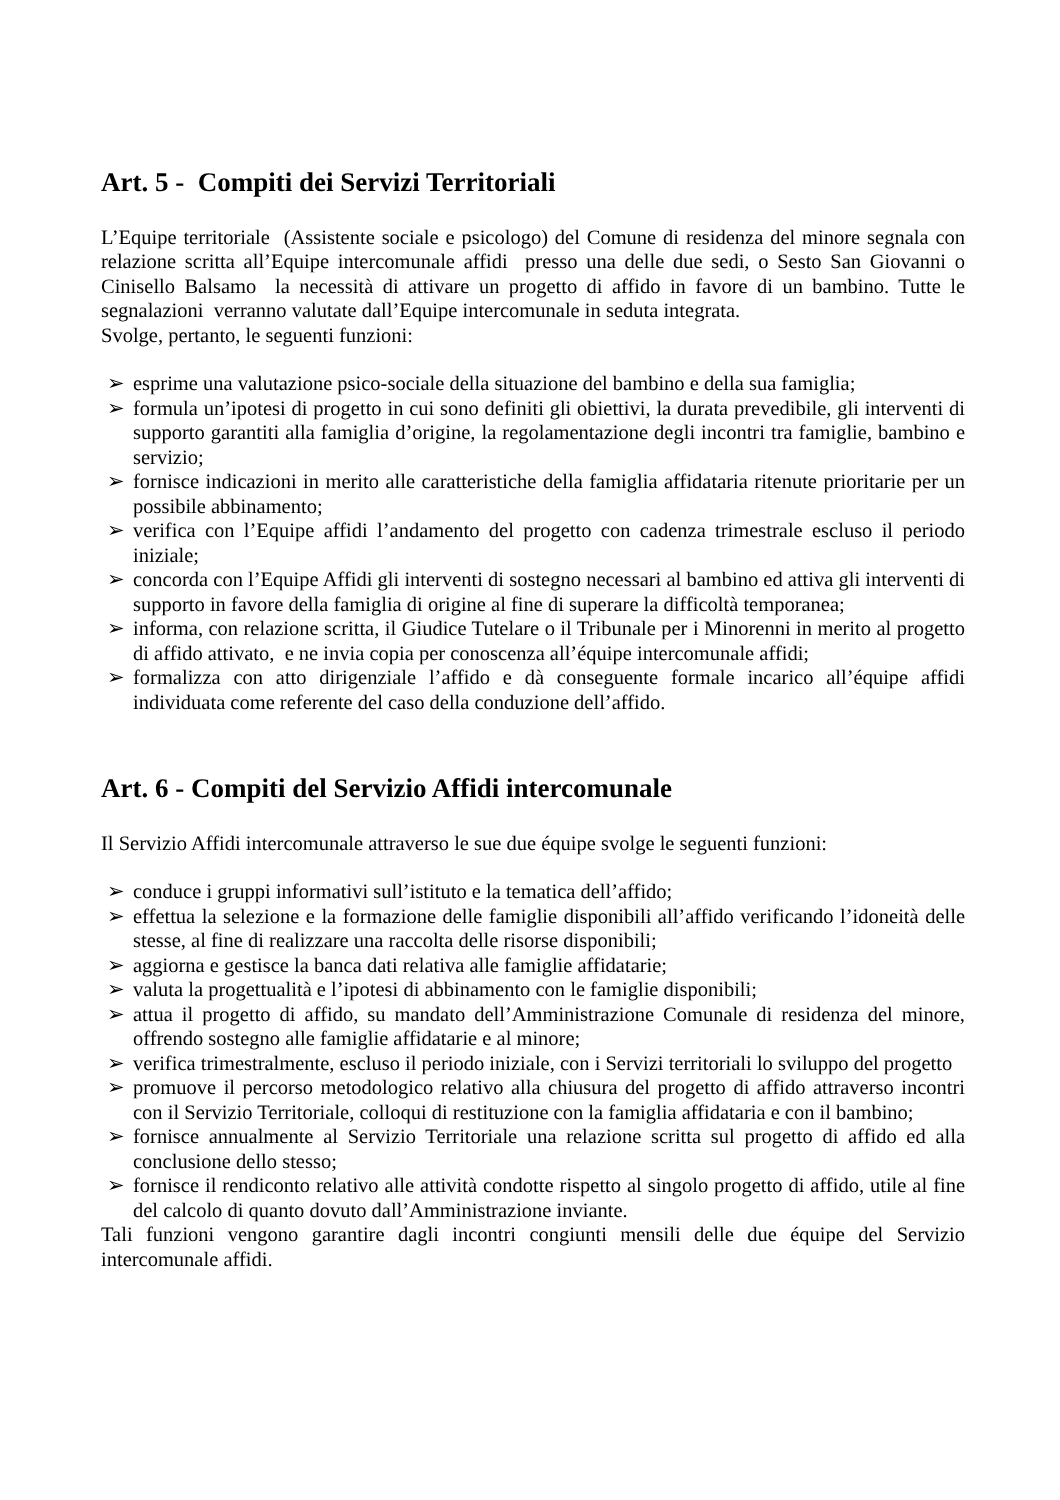Art. 5 - Compiti dei Servizi Territoriali
L’Equipe territoriale (Assistente sociale e psicologo) del Comune di residenza del minore segnala con relazione scritta all’Equipe intercomunale affidi presso una delle due sedi, o Sesto San Giovanni o Cinisello Balsamo la necessità di attivare un progetto di affido in favore di un bambino. Tutte le segnalazioni verranno valutate dall’Equipe intercomunale in seduta integrata.
Svolge, pertanto, le seguenti funzioni:
➢ esprime una valutazione psico-sociale della situazione del bambino e della sua famiglia;
➢ formula un’ipotesi di progetto in cui sono definiti gli obiettivi, la durata prevedibile, gli interventi di supporto garantiti alla famiglia d’origine, la regolamentazione degli incontri tra famiglie, bambino e servizio;
➢ fornisce indicazioni in merito alle caratteristiche della famiglia affidataria ritenute prioritarie per un possibile abbinamento;
➢ verifica con l’Equipe affidi l’andamento del progetto con cadenza trimestrale escluso il periodo iniziale;
➢ concorda con l’Equipe Affidi gli interventi di sostegno necessari al bambino ed attiva gli interventi di supporto in favore della famiglia di origine al fine di superare la difficoltà temporanea;
➢ informa, con relazione scritta, il Giudice Tutelare o il Tribunale per i Minorenni in merito al progetto di affido attivato, e ne invia copia per conoscenza all’équipe intercomunale affidi;
➢ formalizza con atto dirigenziale l’affido e dà conseguente formale incarico all’équipe affidi individuata come referente del caso della conduzione dell’affido.
Art. 6 - Compiti del Servizio Affidi intercomunale
Il Servizio Affidi intercomunale attraverso le sue due équipe svolge le seguenti funzioni:
➢ conduce i gruppi informativi sull’istituto e la tematica dell’affido;
➢ effettua la selezione e la formazione delle famiglie disponibili all’affido verificando l’idoneità delle stesse, al fine di realizzare una raccolta delle risorse disponibili;
➢ aggiorna e gestisce la banca dati relativa alle famiglie affidatarie;
➢ valuta la progettualità e l’ipotesi di abbinamento con le famiglie disponibili;
➢ attua il progetto di affido, su mandato dell’Amministrazione Comunale di residenza del minore, offrendo sostegno alle famiglie affidatarie e al minore;
➢ verifica trimestralmente, escluso il periodo iniziale, con i Servizi territoriali lo sviluppo del progetto
➢ promuove il percorso metodologico relativo alla chiusura del progetto di affido attraverso incontri con il Servizio Territoriale, colloqui di restituzione con la famiglia affidataria e con il bambino;
➢ fornisce annualmente al Servizio Territoriale una relazione scritta sul progetto di affido ed alla conclusione dello stesso;
➢ fornisce il rendiconto relativo alle attività condotte rispetto al singolo progetto di affido, utile al fine del calcolo di quanto dovuto dall’Amministrazione inviante.
Tali funzioni vengono garantire dagli incontri congiunti mensili delle due équipe del Servizio intercomunale affidi.